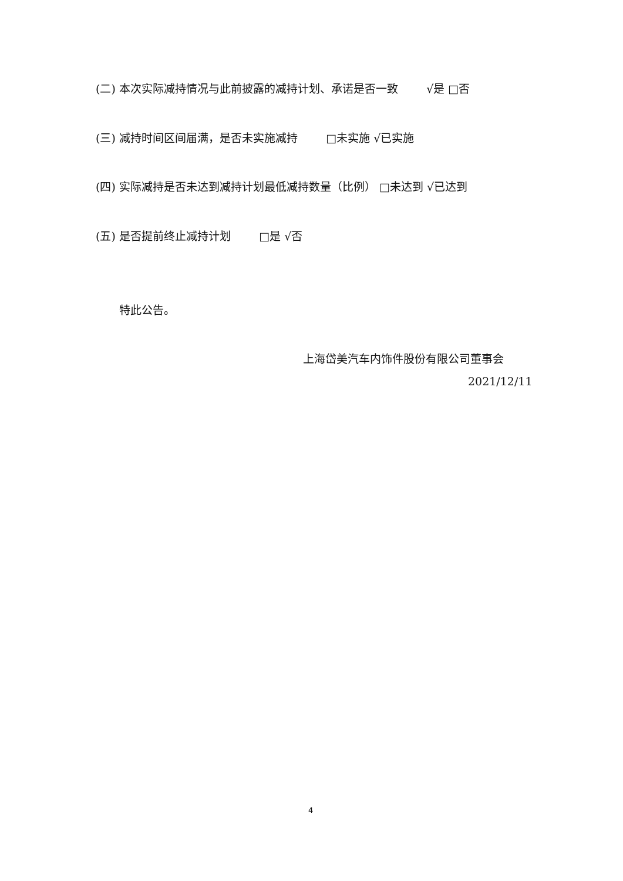(二) 本次实际减持情况与此前披露的减持计划、承诺是否一致 √是 □否
(三) 减持时间区间届满，是否未实施减持 □未实施 √已实施
(四) 实际减持是否未达到减持计划最低减持数量（比例） □未达到 √已达到
(五) 是否提前终止减持计划 □是 √否
特此公告。
上海岱美汽车内饰件股份有限公司董事会
2021/12/11
4